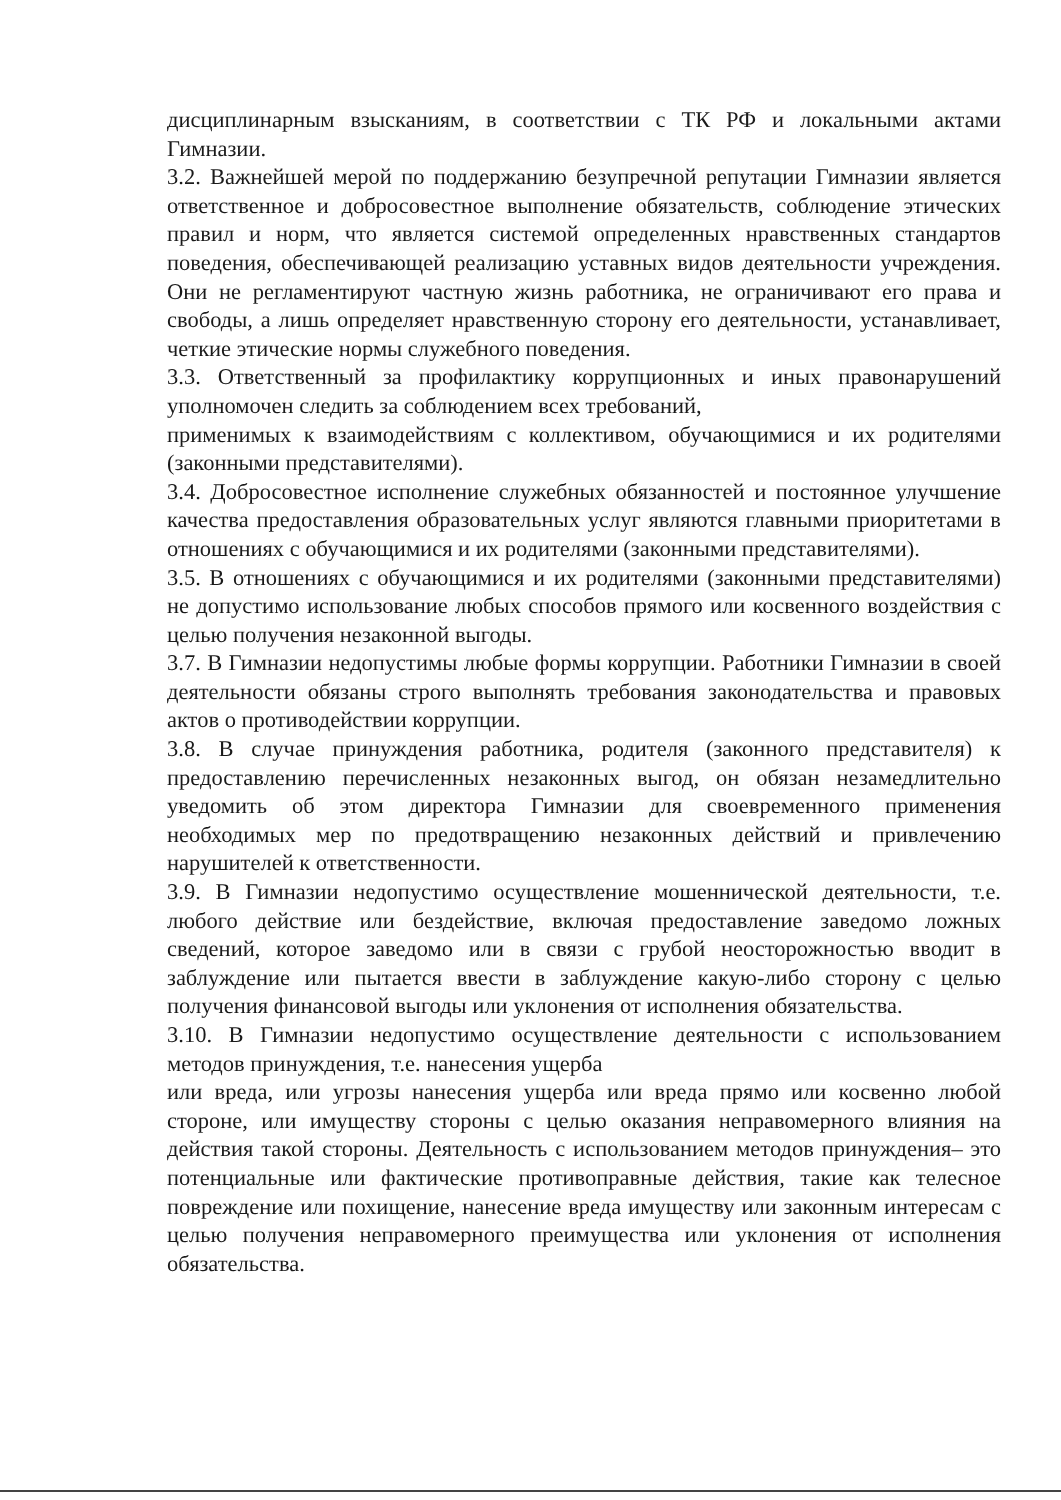дисциплинарным взысканиям, в соответствии с ТК РФ и локальными актами Гимназии.
3.2. Важнейшей мерой по поддержанию безупречной репутации Гимназии является ответственное и добросовестное выполнение обязательств, соблюдение этических правил и норм, что является системой определенных нравственных стандартов поведения, обеспечивающей реализацию уставных видов деятельности учреждения. Они не регламентируют частную жизнь работника, не ограничивают его права и свободы, а лишь определяет нравственную сторону его деятельности, устанавливает, четкие этические нормы служебного поведения.
3.3. Ответственный за профилактику коррупционных и иных правонарушений уполномочен следить за соблюдением всех требований,
применимых к взаимодействиям с коллективом, обучающимися и их родителями (законными представителями).
3.4. Добросовестное исполнение служебных обязанностей и постоянное улучшение качества предоставления образовательных услуг являются главными приоритетами в отношениях с обучающимися и их родителями (законными представителями).
3.5. В отношениях с обучающимися и их родителями (законными представителями) не допустимо использование любых способов прямого или косвенного воздействия с целью получения незаконной выгоды.
3.7. В Гимназии недопустимы любые формы коррупции. Работники Гимназии в своей деятельности обязаны строго выполнять требования законодательства и правовых актов о противодействии коррупции.
3.8. В случае принуждения работника, родителя (законного представителя) к предоставлению перечисленных незаконных выгод, он обязан незамедлительно уведомить об этом директора Гимназии для своевременного применения необходимых мер по предотвращению незаконных действий и привлечению нарушителей к ответственности.
3.9. В Гимназии недопустимо осуществление мошеннической деятельности, т.е. любого действие или бездействие, включая предоставление заведомо ложных сведений, которое заведомо или в связи с грубой неосторожностью вводит в заблуждение или пытается ввести в заблуждение какую-либо сторону с целью получения финансовой выгоды или уклонения от исполнения обязательства.
3.10. В Гимназии недопустимо осуществление деятельности с использованием методов принуждения, т.е. нанесения ущерба
или вреда, или угрозы нанесения ущерба или вреда прямо или косвенно любой стороне, или имуществу стороны с целью оказания неправомерного влияния на действия такой стороны. Деятельность с использованием методов принуждения– это потенциальные или фактические противоправные действия, такие как телесное повреждение или похищение, нанесение вреда имуществу или законным интересам с целью получения неправомерного преимущества или уклонения от исполнения обязательства.